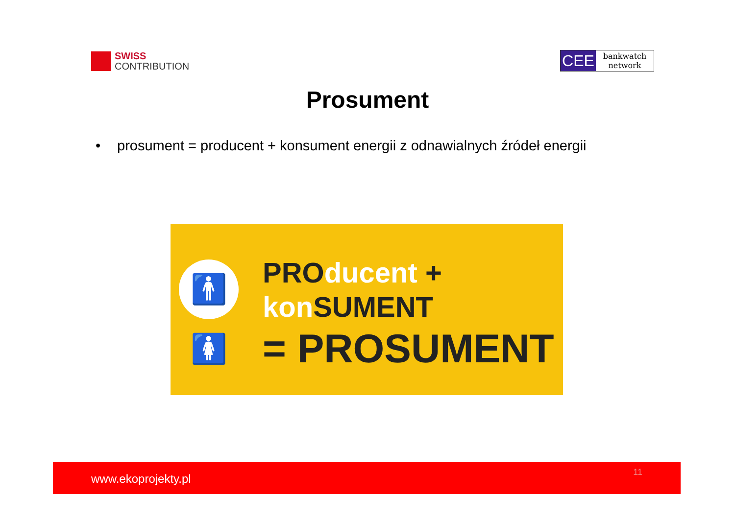SWISS
CONTRIBUTION
CEE
bankwatch
network
Prosument
• prosument = producent + konsument energii z odnawialnych źródeł energii
🚹🚺
PROducent +
kon SUMENT
= PROSUMENT
www.ekoprojekty.pl 11